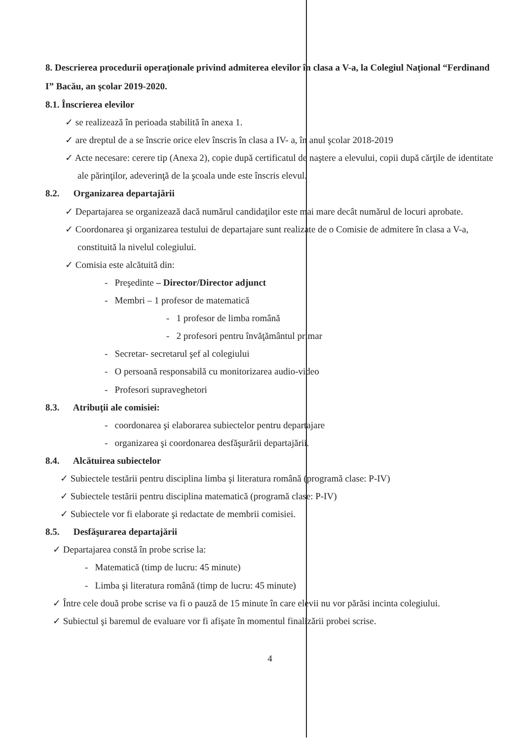8. Descrierea procedurii operaţionale privind admiterea elevilor în clasa a V-a, la Colegiul Naţional “Ferdinand I” Bacău, an şcolar 2019-2020.
8.1. Înscrierea elevilor
✓ se realizează în perioada stabilită în anexa 1.
✓ are dreptul de a se înscrie orice elev înscris în clasa a IV- a, în anul şcolar 2018-2019
✓ Acte necesare: cerere tip (Anexa 2), copie după certificatul de naştere a elevului, copii după cărţile de identitate ale părinţilor, adeverinţă de la şcoala unde este înscris elevul.
8.2. Organizarea departajării
✓ Departajarea se organizează dacă numărul candidaţilor este mai mare decât numărul de locuri aprobate.
✓ Coordonarea şi organizarea testului de departajare sunt realizate de o Comisie de admitere în clasa a V-a, constituită la nivelul colegiului.
✓ Comisia este alcătuită din:
- Preşedinte – Director/Director adjunct
- Membri – 1 profesor de matematică
- 1 profesor de limba română
- 2 profesori pentru învăţământul primar
- Secretar- secretarul şef al colegiului
- O persoană responsabilă cu monitorizarea audio-video
- Profesori supraveghetori
8.3. Atribuţii ale comisiei:
- coordonarea şi elaborarea subiectelor pentru departajare
- organizarea şi coordonarea desfăşurării departajării.
8.4. Alcătuirea subiectelor
✓ Subiectele testării pentru disciplina limba şi literatura română (programă clase: P-IV)
✓ Subiectele testării pentru disciplina matematică (programă clase: P-IV)
✓ Subiectele vor fi elaborate şi redactate de membrii comisiei.
8.5. Desfăşurarea departajării
✓ Departajarea constă în probe scrise la:
- Matematică (timp de lucru: 45 minute)
- Limba şi literatura română (timp de lucru: 45 minute)
✓ Între cele două probe scrise va fi o pauză de 15 minute în care elevii nu vor părăsi incinta colegiului.
✓ Subiectul şi baremul de evaluare vor fi afişate în momentul finalizării probei scrise.
4